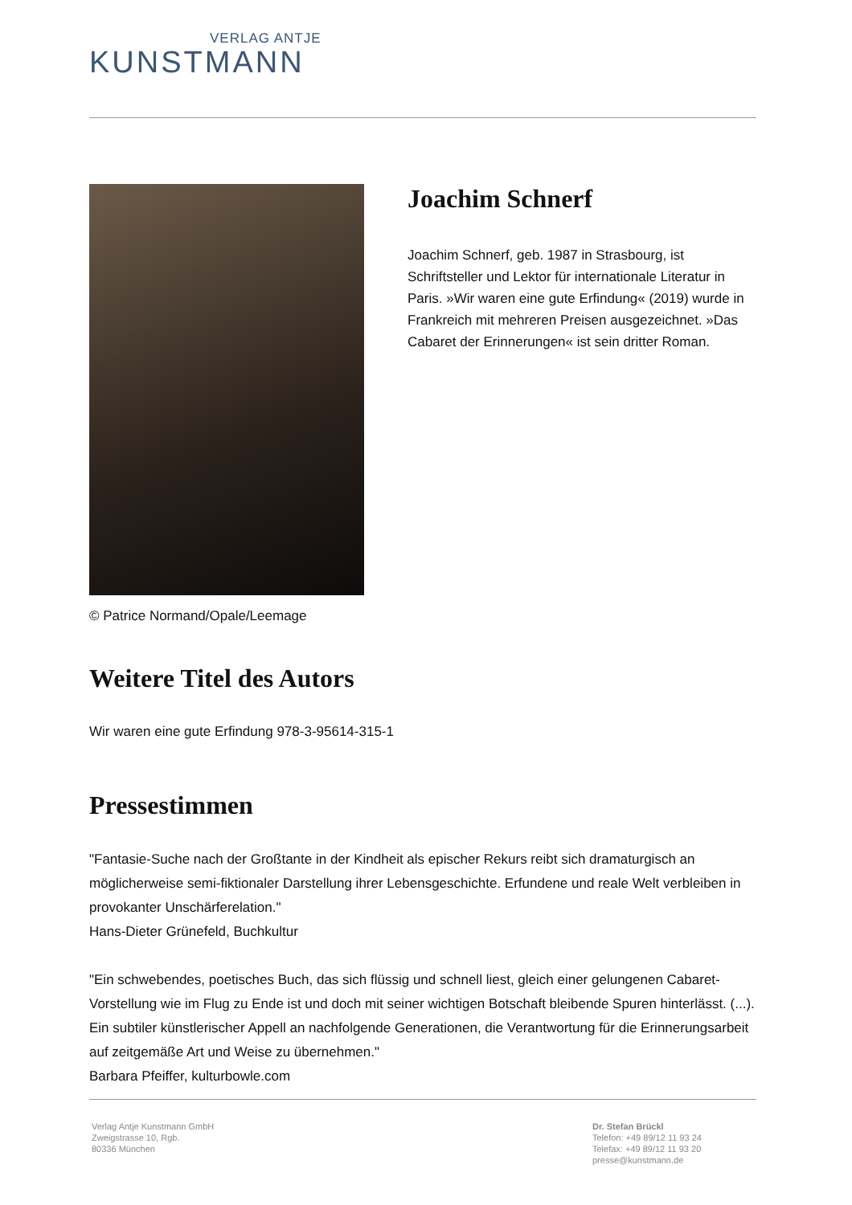VERLAG ANTJE
KUNSTMANN
© Patrice Normand/Opale/Leemage
Joachim Schnerf
Joachim Schnerf, geb. 1987 in Strasbourg, ist Schriftsteller und Lektor für internationale Literatur in Paris. »Wir waren eine gute Erfindung« (2019) wurde in Frankreich mit mehreren Preisen ausgezeichnet. »Das Cabaret der Erinnerungen« ist sein dritter Roman.
Weitere Titel des Autors
Wir waren eine gute Erfindung 978-3-95614-315-1
Pressestimmen
"Fantasie-Suche nach der Großtante in der Kindheit als epischer Rekurs reibt sich dramaturgisch an möglicherweise semi-fiktionaler Darstellung ihrer Lebensgeschichte. Erfundene und reale Welt verbleiben in provokanter Unschärferelation."
Hans-Dieter Grünefeld, Buchkultur
"Ein schwebendes, poetisches Buch, das sich flüssig und schnell liest, gleich einer gelungenen Cabaret-Vorstellung wie im Flug zu Ende ist und doch mit seiner wichtigen Botschaft bleibende Spuren hinterlässt. (...). Ein subtiler künstlerischer Appell an nachfolgende Generationen, die Verantwortung für die Erinnerungsarbeit auf zeitgemäße Art und Weise zu übernehmen."
Barbara Pfeiffer, kulturbowle.com
Verlag Antje Kunstmann GmbH
Zweigstrasse 10, Rgb.
80336 München
Dr. Stefan Brückl
Telefon: +49 89/12 11 93 24
Telefax: +49 89/12 11 93 20
presse@kunstmann.de